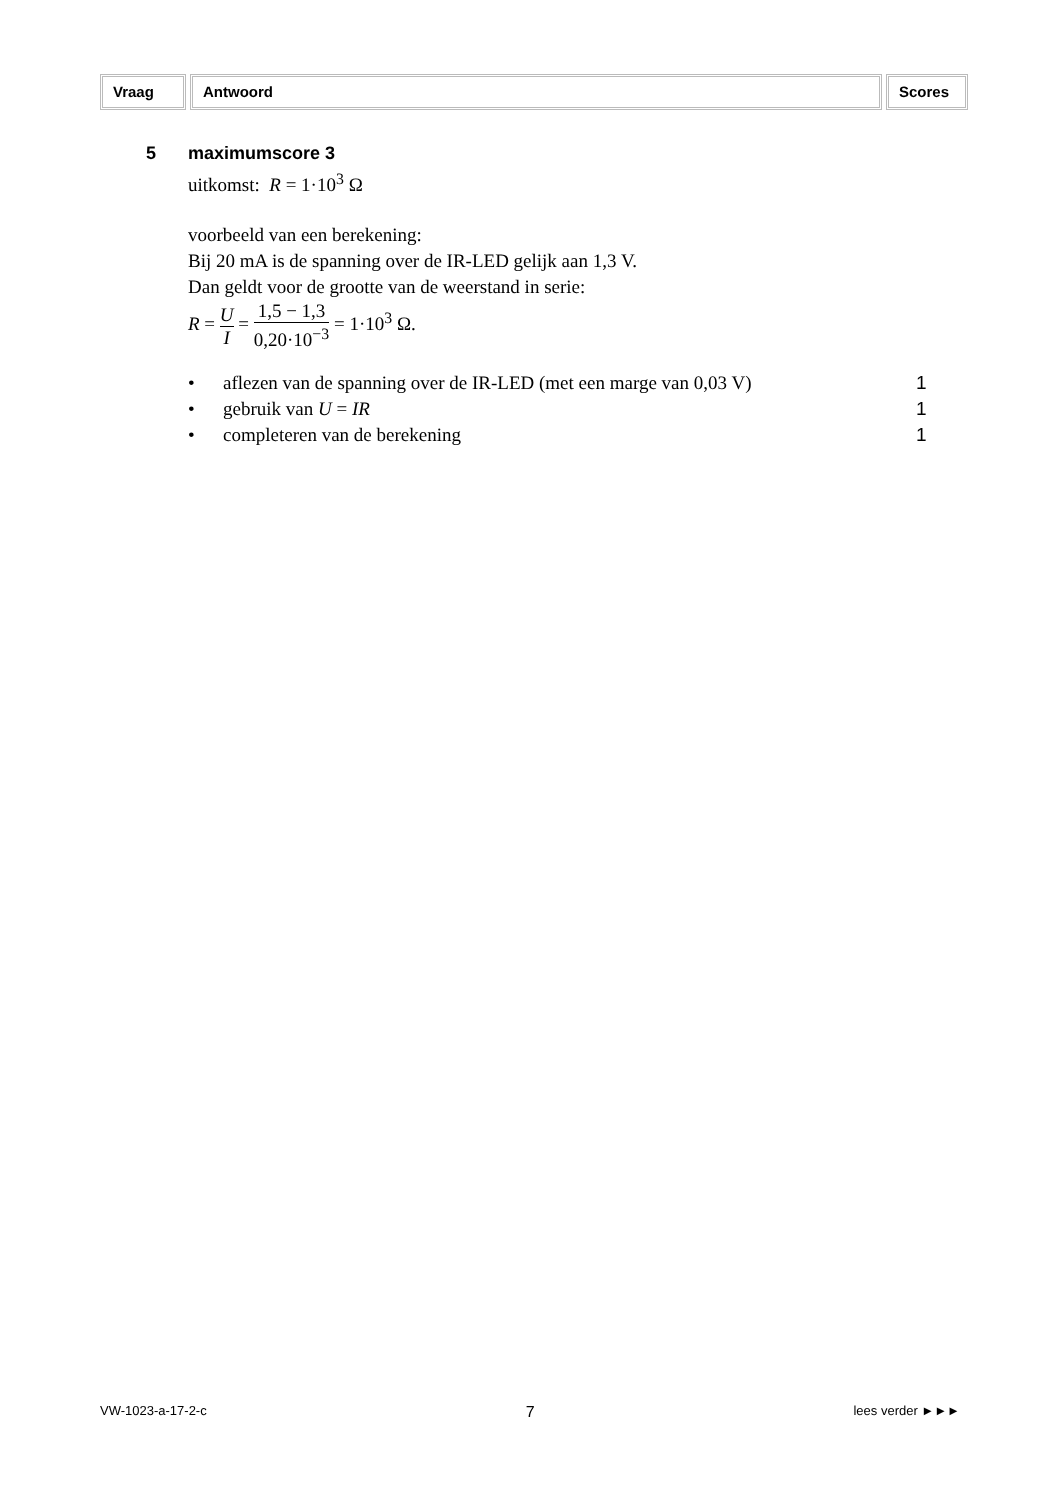Vraag Antwoord Scores
5 maximumscore 3
uitkomst: R = 1·10<sup>3</sup> Ω
voorbeeld van een berekening:
Bij 20 mA is de spanning over de IR-LED gelijk aan 1,3 V.
Dan geldt voor de grootte van de weerstand in serie:
R = U I = 1,5 − 1,3 0,20·10<sup>−3</sup> = 1·10<sup>3</sup> Ω.
• aflezen van de spanning over de IR-LED (met een marge van 0,03 V) 1
• gebruik van U = IR 1
• completeren van de berekening 1
VW-1023-a-17-2-c 7 lees verder ►►►